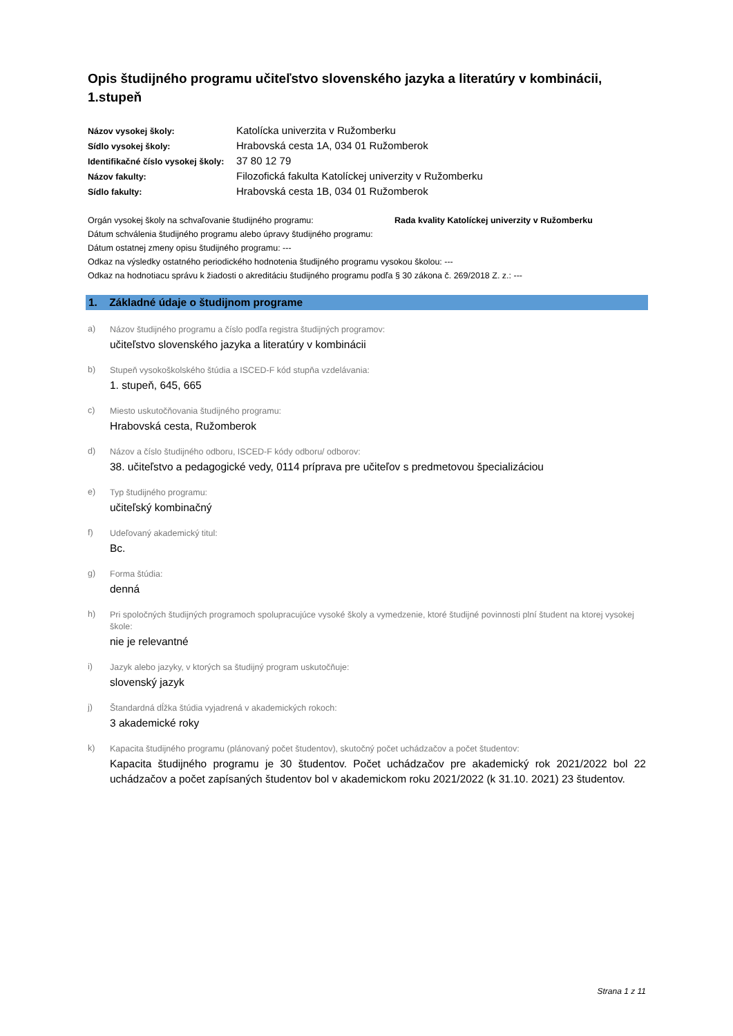Opis študijného programu učiteľstvo slovenského jazyka a literatúry v kombinácii, 1.stupeň
Názov vysokej školy: Katolícka univerzita v Ružomberku Sídlo vysokej školy: Hrabovská cesta 1A, 034 01 Ružomberok Identifikačné číslo vysokej školy: 37 80 12 79 Názov fakulty: Filozofická fakulta Katolíckej univerzity v Ružomberku Sídlo fakulty: Hrabovská cesta 1B, 034 01 Ružomberok
Orgán vysokej školy na schvaľovanie študijného programu: Rada kvality Katolíckej univerzity v Ružomberku
Dátum schválenia študijného programu alebo úpravy študijného programu:
Dátum ostatnej zmeny opisu študijného programu: ---
Odkaz na výsledky ostatného periodického hodnotenia študijného programu vysokou školou: ---
Odkaz na hodnotiacu správu k žiadosti o akreditáciu študijného programu podľa § 30 zákona č. 269/2018 Z. z.: ---
1. Základné údaje o študijnom programe
a)
Názov študijného programu a číslo podľa registra študijných programov:
učiteľstvo slovenského jazyka a literatúry v kombinácii
b)
Stupeň vysokoškolského štúdia a ISCED-F kód stupňa vzdelávania:
1. stupeň, 645, 665
c)
Miesto uskutočňovania študijného programu:
Hrabovská cesta, Ružomberok
d)
Názov a číslo študijného odboru, ISCED-F kódy odboru/ odborov:
38. učiteľstvo a pedagogické vedy, 0114 príprava pre učiteľov s predmetovou špecializáciou
e)
Typ študijného programu:
učiteľský kombinačný
f)
Udeľovaný akademický titul:
Bc.
g)
Forma štúdia:
denná
h)
Pri spoločných študijných programoch spolupracujúce vysoké školy a vymedzenie, ktoré študijné povinnosti plní študent na ktorej vysokej škole:
nie je relevantné
i)
Jazyk alebo jazyky, v ktorých sa študijný program uskutočňuje:
slovenský jazyk
j)
Štandardná dĺžka štúdia vyjadrená v akademických rokoch:
3 akademické roky
k)
Kapacita študijného programu (plánovaný počet študentov), skutočný počet uchádzačov a počet študentov:
Kapacita študijného programu je 30 študentov. Počet uchádzačov pre akademický rok 2021/2022 bol 22 uchádzačov a počet zapísaných študentov bol v akademickom roku 2021/2022 (k 31.10. 2021) 23 študentov.
Strana 1 z 11